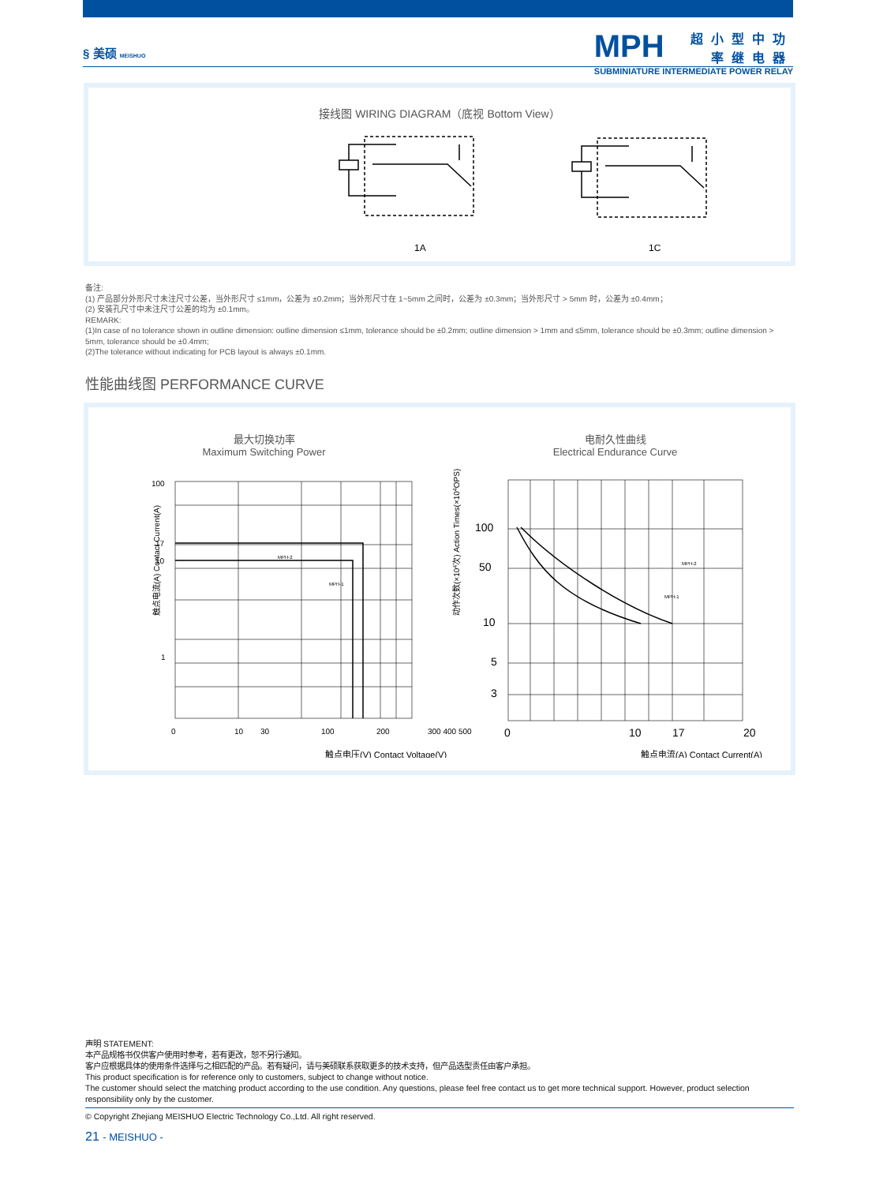§ 美硕 MEISHUO
MPH
超小型中功率继电器
SUBMINIATURE INTERMEDIATE POWER RELAY
接线图 WIRING DIAGRAM（底视 Bottom View）
1A
1C
备注:
(1) 产品部分外形尺寸未注尺寸公差，当外形尺寸 ≤1mm，公差为 ±0.2mm；当外形尺寸在 1~5mm 之间时，公差为 ±0.3mm；当外形尺寸 > 5mm 时，公差为 ±0.4mm；
(2) 安装孔尺寸中未注尺寸公差的均为 ±0.1mm。
REMARK:
(1)In case of no tolerance shown in outline dimension: outline dimension ≤1mm, tolerance should be ±0.2mm; outline dimension > 1mm and ≤5mm, tolerance should be ±0.3mm; outline dimension > 5mm, tolerance should be ±0.4mm;
(2)The tolerance without indicating for PCB layout is always ±0.1mm.
性能曲线图 PERFORMANCE CURVE
最大切换功率
Maximum Switching Power
电耐久性曲线
Electrical Endurance Curve
100
17
10
1
0
10
30
100
200
300 400 500
MPH-2
MPH-1
触点电压(V) Contact Voltage(V)
100
50
10
5
3
0
10
17
20
MPH-2
MPH-1
触点电流(A) Contact Current(A)
触点电流(A) Contact Current(A)
动作次数(×104次) Action Times(×104OPS)
声明 STATEMENT:
本产品规格书仅供客户使用时参考，若有更改，恕不另行通知。
客户应根据具体的使用条件选择与之相匹配的产品。若有疑问，请与美硕联系获取更多的技术支持，但产品选型责任由客户承担。
This product specification is for reference only to customers, subject to change without notice.
The customer should select the matching product according to the use condition. Any questions, please feel free contact us to get more technical support. However, product selection responsibility only by the customer.
© Copyright Zhejiang MEISHUO Electric Technology Co.,Ltd. All right reserved.
21 - MEISHUO -